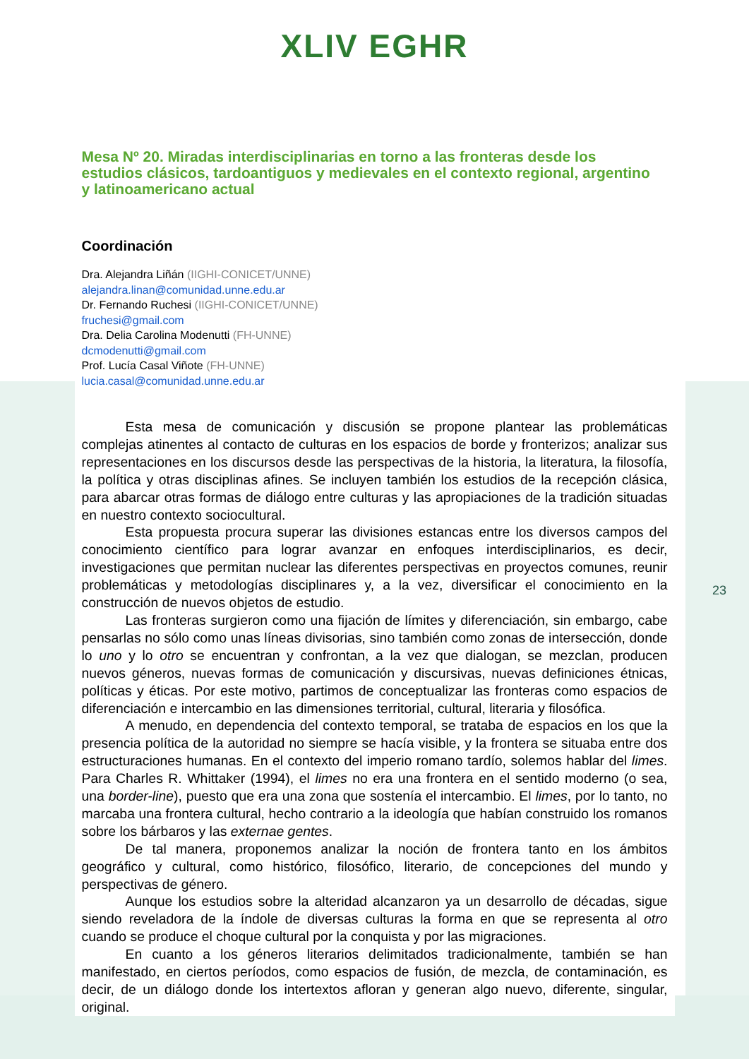XLIV EGHR
Mesa Nº 20. Miradas interdisciplinarias en torno a las fronteras desde los estudios clásicos, tardoantiguos y medievales en el contexto regional, argentino y latinoamericano actual
Coordinación
Dra. Alejandra Liñán (IIGHI-CONICET/UNNE)
alejandra.linan@comunidad.unne.edu.ar
Dr. Fernando Ruchesi (IIGHI-CONICET/UNNE)
fruchesi@gmail.com
Dra. Delia Carolina Modenutti (FH-UNNE)
dcmodenutti@gmail.com
Prof. Lucía Casal Viñote (FH-UNNE)
lucia.casal@comunidad.unne.edu.ar
Esta mesa de comunicación y discusión se propone plantear las problemáticas complejas atinentes al contacto de culturas en los espacios de borde y fronterizos; analizar sus representaciones en los discursos desde las perspectivas de la historia, la literatura, la filosofía, la política y otras disciplinas afines. Se incluyen también los estudios de la recepción clásica, para abarcar otras formas de diálogo entre culturas y las apropiaciones de la tradición situadas en nuestro contexto sociocultural.
Esta propuesta procura superar las divisiones estancas entre los diversos campos del conocimiento científico para lograr avanzar en enfoques interdisciplinarios, es decir, investigaciones que permitan nuclear las diferentes perspectivas en proyectos comunes, reunir problemáticas y metodologías disciplinares y, a la vez, diversificar el conocimiento en la construcción de nuevos objetos de estudio.
Las fronteras surgieron como una fijación de límites y diferenciación, sin embargo, cabe pensarlas no sólo como unas líneas divisorias, sino también como zonas de intersección, donde lo uno y lo otro se encuentran y confrontan, a la vez que dialogan, se mezclan, producen nuevos géneros, nuevas formas de comunicación y discursivas, nuevas definiciones étnicas, políticas y éticas. Por este motivo, partimos de conceptualizar las fronteras como espacios de diferenciación e intercambio en las dimensiones territorial, cultural, literaria y filosófica.
A menudo, en dependencia del contexto temporal, se trataba de espacios en los que la presencia política de la autoridad no siempre se hacía visible, y la frontera se situaba entre dos estructuraciones humanas. En el contexto del imperio romano tardío, solemos hablar del limes. Para Charles R. Whittaker (1994), el limes no era una frontera en el sentido moderno (o sea, una border-line), puesto que era una zona que sostenía el intercambio. El limes, por lo tanto, no marcaba una frontera cultural, hecho contrario a la ideología que habían construido los romanos sobre los bárbaros y las externae gentes.
De tal manera, proponemos analizar la noción de frontera tanto en los ámbitos geográfico y cultural, como histórico, filosófico, literario, de concepciones del mundo y perspectivas de género.
Aunque los estudios sobre la alteridad alcanzaron ya un desarrollo de décadas, sigue siendo reveladora de la índole de diversas culturas la forma en que se representa al otro cuando se produce el choque cultural por la conquista y por las migraciones.
En cuanto a los géneros literarios delimitados tradicionalmente, también se han manifestado, en ciertos períodos, como espacios de fusión, de mezcla, de contaminación, es decir, de un diálogo donde los intertextos afloran y generan algo nuevo, diferente, singular, original.
23